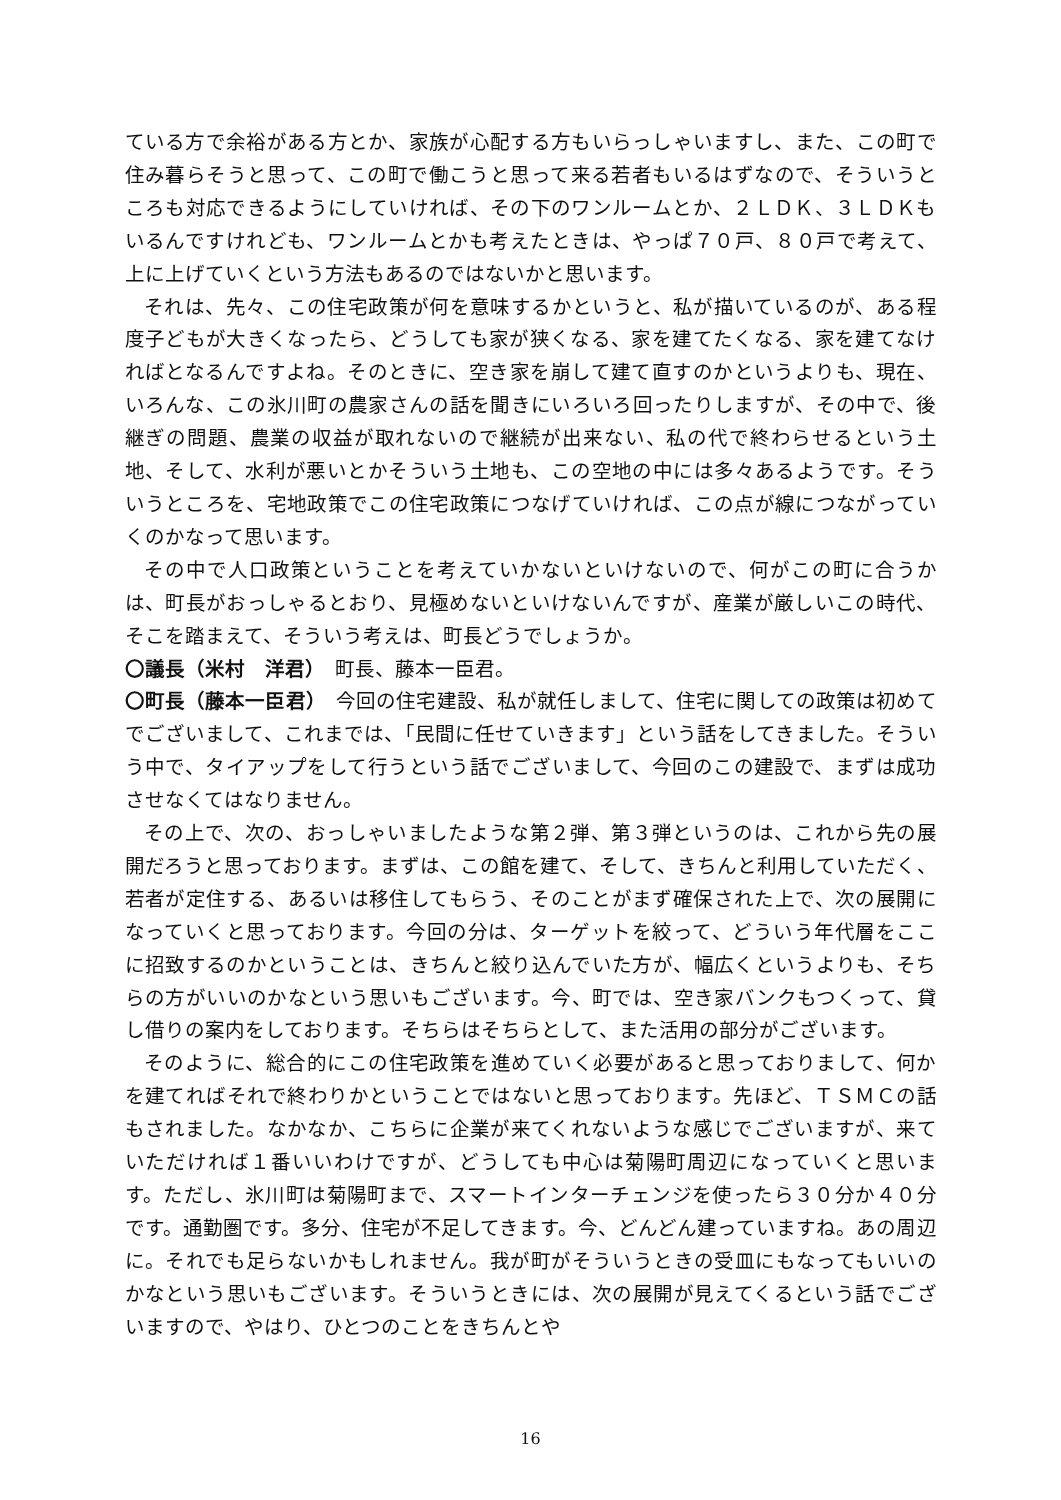ている方で余裕がある方とか、家族が心配する方もいらっしゃいますし、また、この町で住み暮らそうと思って、この町で働こうと思って来る若者もいるはずなので、そういうところも対応できるようにしていければ、その下のワンルームとか、２ＬＤＫ、３ＬＤＫもいるんですけれども、ワンルームとかも考えたときは、やっぱ７０戸、８０戸で考えて、上に上げていくという方法もあるのではないかと思います。
それは、先々、この住宅政策が何を意味するかというと、私が描いているのが、ある程度子どもが大きくなったら、どうしても家が狭くなる、家を建てたくなる、家を建てなければとなるんですよね。そのときに、空き家を崩して建て直すのかというよりも、現在、いろんな、この氷川町の農家さんの話を聞きにいろいろ回ったりしますが、その中で、後継ぎの問題、農業の収益が取れないので継続が出来ない、私の代で終わらせるという土地、そして、水利が悪いとかそういう土地も、この空地の中には多々あるようです。そういうところを、宅地政策でこの住宅政策につなげていければ、この点が線につながっていくのかなって思います。
その中で人口政策ということを考えていかないといけないので、何がこの町に合うかは、町長がおっしゃるとおり、見極めないといけないんですが、産業が厳しいこの時代、そこを踏まえて、そういう考えは、町長どうでしょうか。
〇議長（米村　洋君）　町長、藤本一臣君。
〇町長（藤本一臣君）　今回の住宅建設、私が就任しまして、住宅に関しての政策は初めてでございまして、これまでは、「民間に任せていきます」という話をしてきました。そういう中で、タイアップをして行うという話でございまして、今回のこの建設で、まずは成功させなくてはなりません。
その上で、次の、おっしゃいましたような第２弾、第３弾というのは、これから先の展開だろうと思っております。まずは、この館を建て、そして、きちんと利用していただく、若者が定住する、あるいは移住してもらう、そのことがまず確保された上で、次の展開になっていくと思っております。今回の分は、ターゲットを絞って、どういう年代層をここに招致するのかということは、きちんと絞り込んでいた方が、幅広くというよりも、そちらの方がいいのかなという思いもございます。今、町では、空き家バンクもつくって、貸し借りの案内をしております。そちらはそちらとして、また活用の部分がございます。
そのように、総合的にこの住宅政策を進めていく必要があると思っておりまして、何かを建てればそれで終わりかということではないと思っております。先ほど、ＴＳＭＣの話もされました。なかなか、こちらに企業が来てくれないような感じでございますが、来ていただければ１番いいわけですが、どうしても中心は菊陽町周辺になっていくと思います。ただし、氷川町は菊陽町まで、スマートインターチェンジを使ったら３０分か４０分です。通勤圏です。多分、住宅が不足してきます。今、どんどん建っていますね。あの周辺に。それでも足らないかもしれません。我が町がそういうときの受皿にもなってもいいのかなという思いもございます。そういうときには、次の展開が見えてくるという話でございますので、やはり、ひとつのことをきちんとや
16